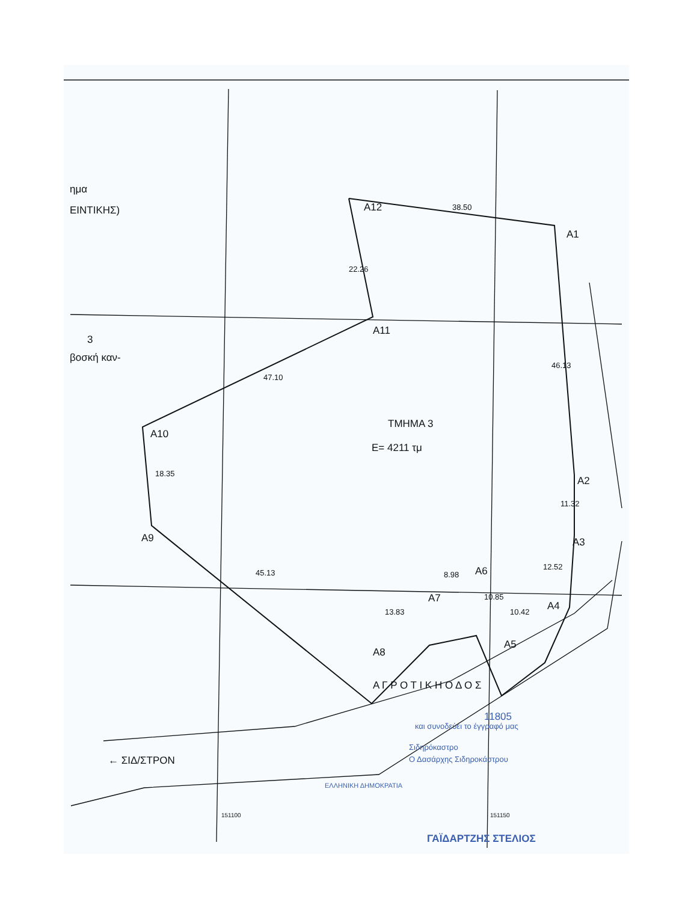ημα
ΕΙΝΤΙΚΗΣ) A12 38.50
A1
22.26
A11
3
βοσκή καν-
46.13
47.10
ΤΜΗΜΑ 3
E= 4211 τμ
A10
18.35
A2
11.32
A9 A3
12.52
45.13 8.98 A6
A7 10.85
A4
13.83 10.42
A5
A8
Α Γ Ρ Ο Τ Ι Κ Η Ο Δ Ο Σ
11805
και συνοδεύει το έγγραφό μας
Σιδηρόκαστρο
← ΣΙΔ/ΣΤΡΟΝ Ο Δασάρχης Σιδηροκάστρου
ΕΛΛΗΝΙΚΗ ΔΗΜΟΚΡΑΤΙΑ
151100 151150
ΓΑΪΔΑΡΤΖΗΣ ΣΤΕΛΙΟΣ